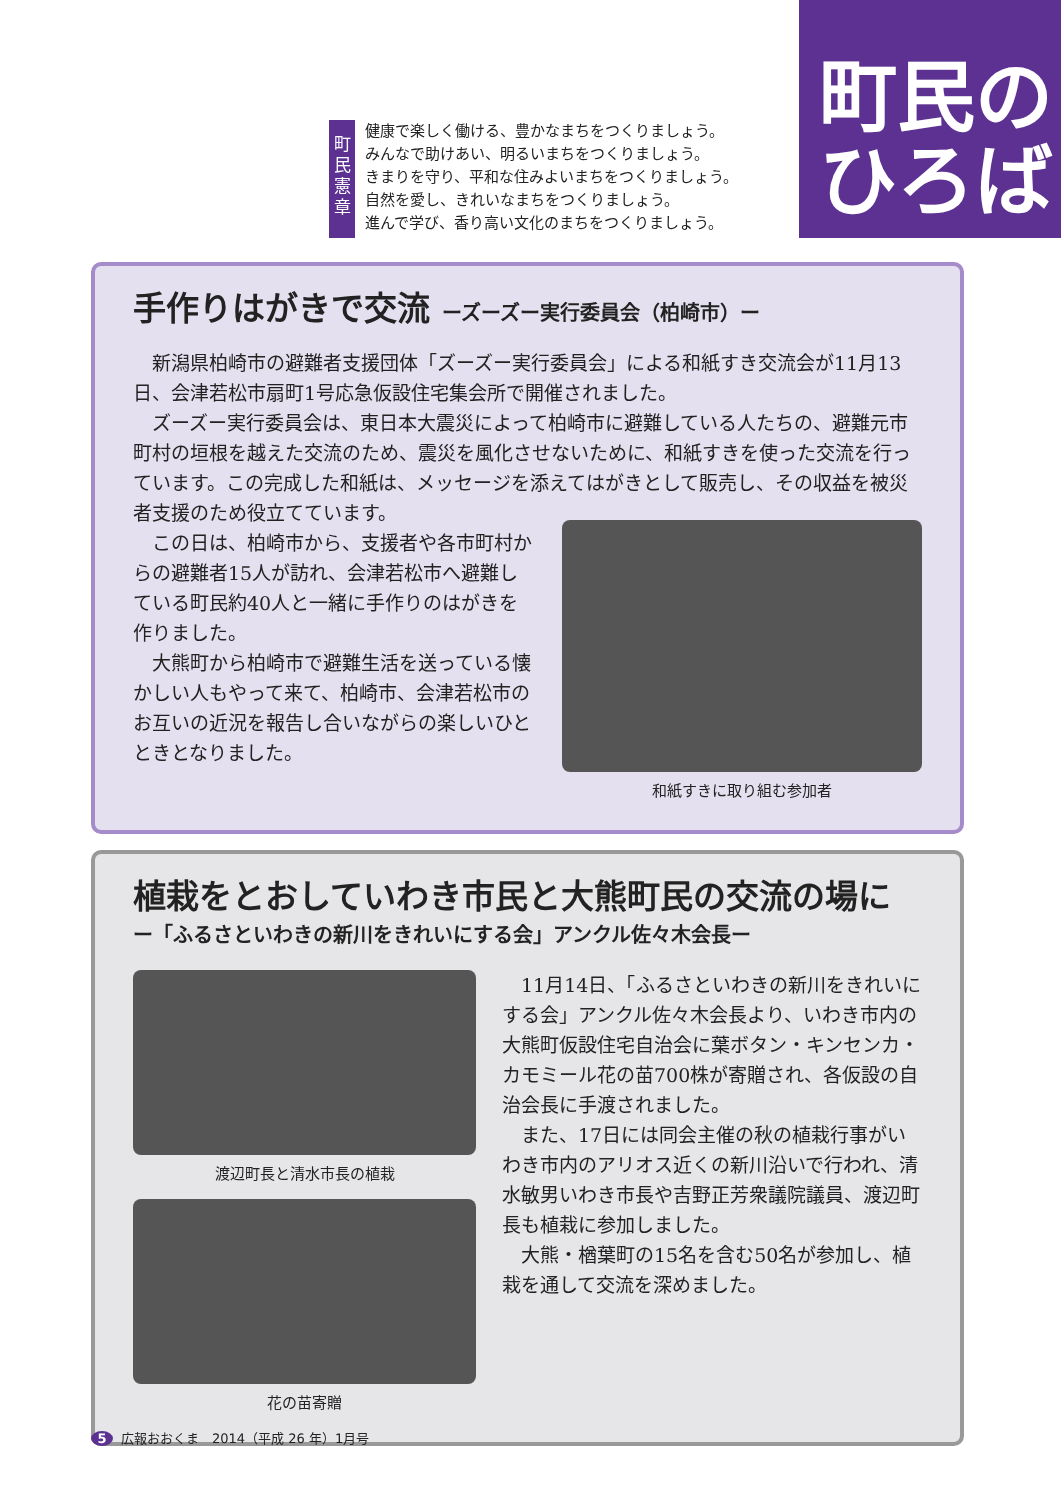町
民
憲
章
健康で楽しく働ける、豊かなまちをつくりましょう。
みんなで助けあい、明るいまちをつくりましょう。
きまりを守り、平和な住みよいまちをつくりましょう。
自然を愛し、きれいなまちをつくりましょう。
進んで学び、香り高い文化のまちをつくりましょう。
町民の
ひろば
手作りはがきで交流 ーズーズー実行委員会（柏崎市）ー
新潟県柏崎市の避難者支援団体「ズーズー実行委員会」による和紙すき交流会が11月13日、会津若松市扇町1号応急仮設住宅集会所で開催されました。
ズーズー実行委員会は、東日本大震災によって柏崎市に避難している人たちの、避難元市町村の垣根を越えた交流のため、震災を風化させないために、和紙すきを使った交流を行っています。この完成した和紙は、メッセージを添えてはがきとして販売し、その収益を被災者支援のため役立てています。
この日は、柏崎市から、支援者や各市町村からの避難者15人が訪れ、会津若松市へ避難している町民約40人と一緒に手作りのはがきを作りました。
大熊町から柏崎市で避難生活を送っている懐かしい人もやって来て、柏崎市、会津若松市のお互いの近況を報告し合いながらの楽しいひとときとなりました。
和紙すきに取り組む参加者
植栽をとおしていわき市民と大熊町民の交流の場に
ー「ふるさといわきの新川をきれいにする会」アンクル佐々木会長ー
渡辺町長と清水市長の植栽
花の苗寄贈
11月14日、「ふるさといわきの新川をきれいにする会」アンクル佐々木会長より、いわき市内の大熊町仮設住宅自治会に葉ボタン・キンセンカ・カモミール花の苗700株が寄贈され、各仮設の自治会長に手渡されました。
また、17日には同会主催の秋の植栽行事がいわき市内のアリオス近くの新川沿いで行われ、清水敏男いわき市長や吉野正芳衆議院議員、渡辺町長も植栽に参加しました。
大熊・楢葉町の15名を含む50名が参加し、植栽を通して交流を深めました。
5 広報おおくま　2014（平成 26 年）1月号